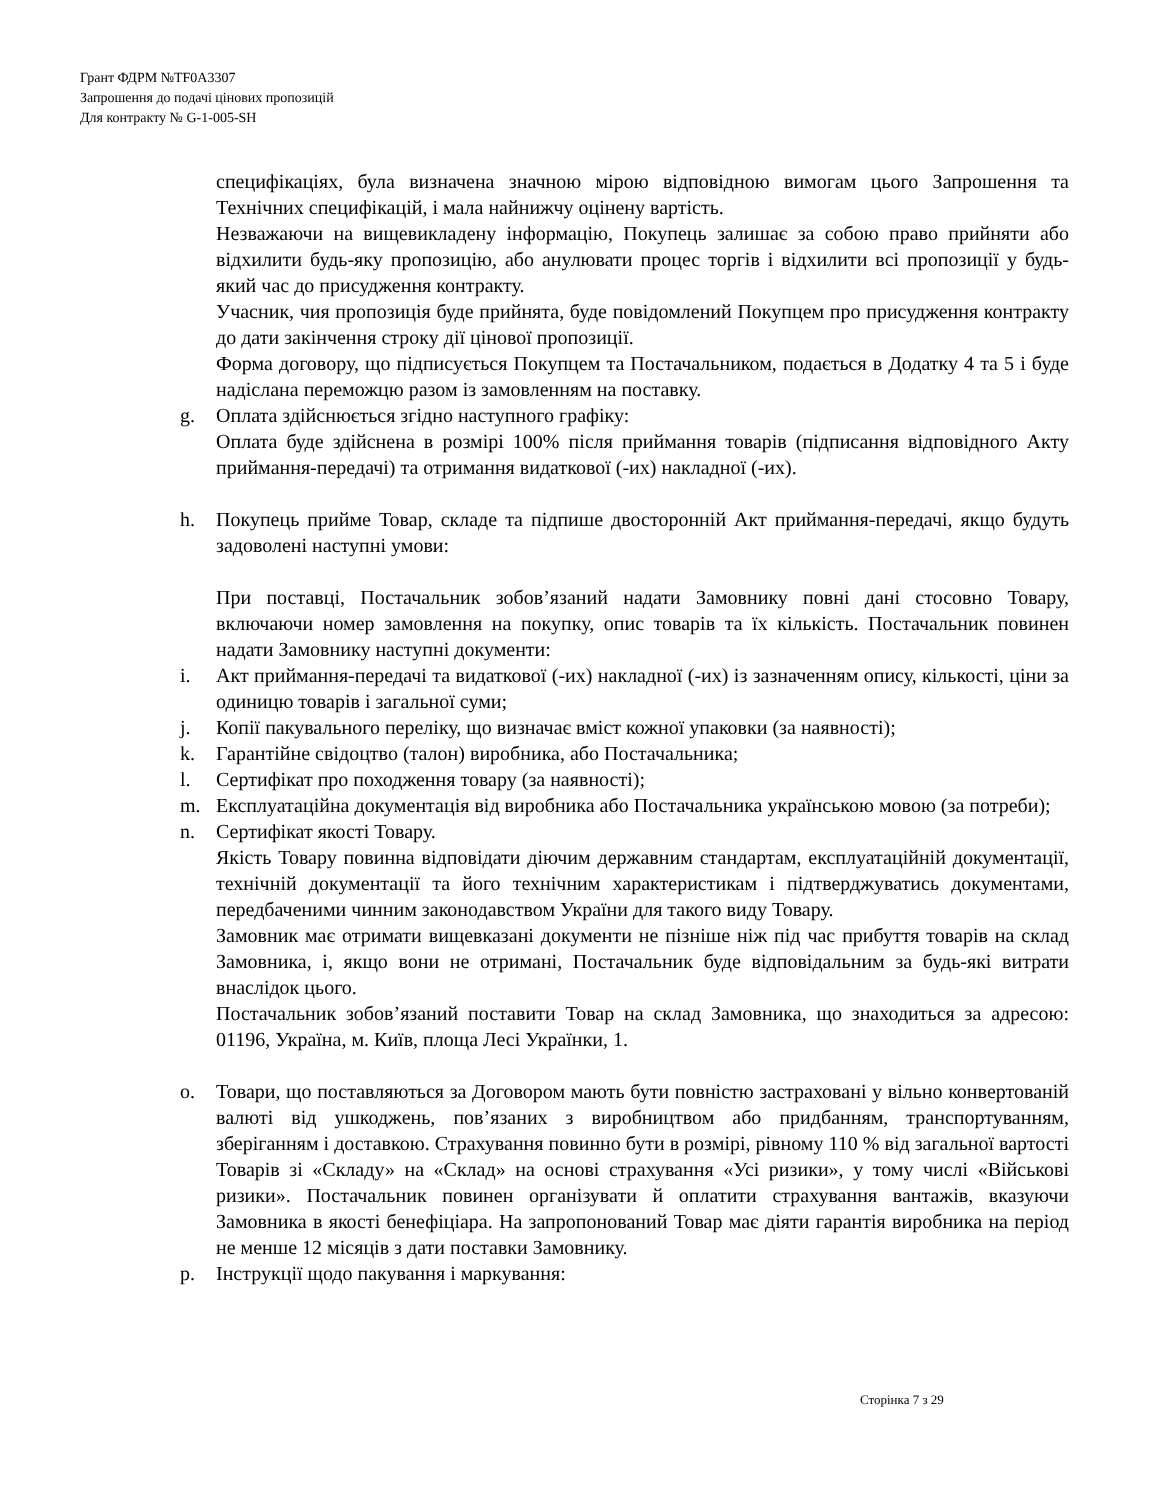Грант ФДРМ №TF0A3307
Запрошення до подачі цінових пропозицій
Для контракту № G-1-005-SH
специфікаціях, була визначена значною мірою відповідною вимогам цього Запрошення та Технічних специфікацій, і мала найнижчу оцінену вартість.
Незважаючи на вищевикладену інформацію, Покупець залишає за собою право прийняти або відхилити будь-яку пропозицію, або анулювати процес торгів і відхилити всі пропозиції у будь-який час до присудження контракту.
Учасник, чия пропозиція буде прийнята, буде повідомлений Покупцем про присудження контракту до дати закінчення строку дії цінової пропозиції.
Форма договору, що підписується Покупцем та Постачальником, подається в Додатку 4 та 5 і буде надіслана переможцю разом із замовленням на поставку.
g. Оплата здійснюється згідно наступного графіку:
Оплата буде здійснена в розмірі 100% після приймання товарів (підписання відповідного Акту приймання-передачі) та отримання видаткової (-их) накладної (-их).
h. Покупець прийме Товар, складе та підпише двосторонній Акт приймання-передачі, якщо будуть задоволені наступні умови:
При поставці, Постачальник зобов’язаний надати Замовнику повні дані стосовно Товару, включаючи номер замовлення на покупку, опис товарів та їх кількість. Постачальник повинен надати Замовнику наступні документи:
i. Акт приймання-передачі та видаткової (-их) накладної (-их) із зазначенням опису, кількості, ціни за одиницю товарів і загальної суми;
j. Копії пакувального переліку, що визначає вміст кожної упаковки (за наявності);
k. Гарантійне свідоцтво (талон) виробника, або Постачальника;
l. Сертифікат про походження товару (за наявності);
m. Експлуатаційна документація від виробника або Постачальника українською мовою (за потреби);
n. Сертифікат якості Товару.
Якість Товару повинна відповідати діючим державним стандартам, експлуатаційній документації, технічній документації та його технічним характеристикам і підтверджуватись документами, передбаченими чинним законодавством України для такого виду Товару.
Замовник має отримати вищевказані документи не пізніше ніж під час прибуття товарів на склад Замовника, і, якщо вони не отримані, Постачальник буде відповідальним за будь-які витрати внаслідок цього.
Постачальник зобов’язаний поставити Товар на склад Замовника, що знаходиться за адресою: 01196, Україна, м. Київ, площа Лесі Українки, 1.
o. Товари, що поставляються за Договором мають бути повністю застраховані у вільно конвертованій валюті від ушкоджень, пов’язаних з виробництвом або придбанням, транспортуванням, зберіганням і доставкою. Страхування повинно бути в розмірі, рівному 110 % від загальної вартості Товарів зі «Складу» на «Склад» на основі страхування «Усі ризики», у тому числі «Військові ризики». Постачальник повинен організувати й оплатити страхування вантажів, вказуючи Замовника в якості бенефіціара. На запропонований Товар має діяти гарантія виробника на період не менше 12 місяців з дати поставки Замовнику.
p. Інструкції щодо пакування і маркування:
Сторінка 7 з 29